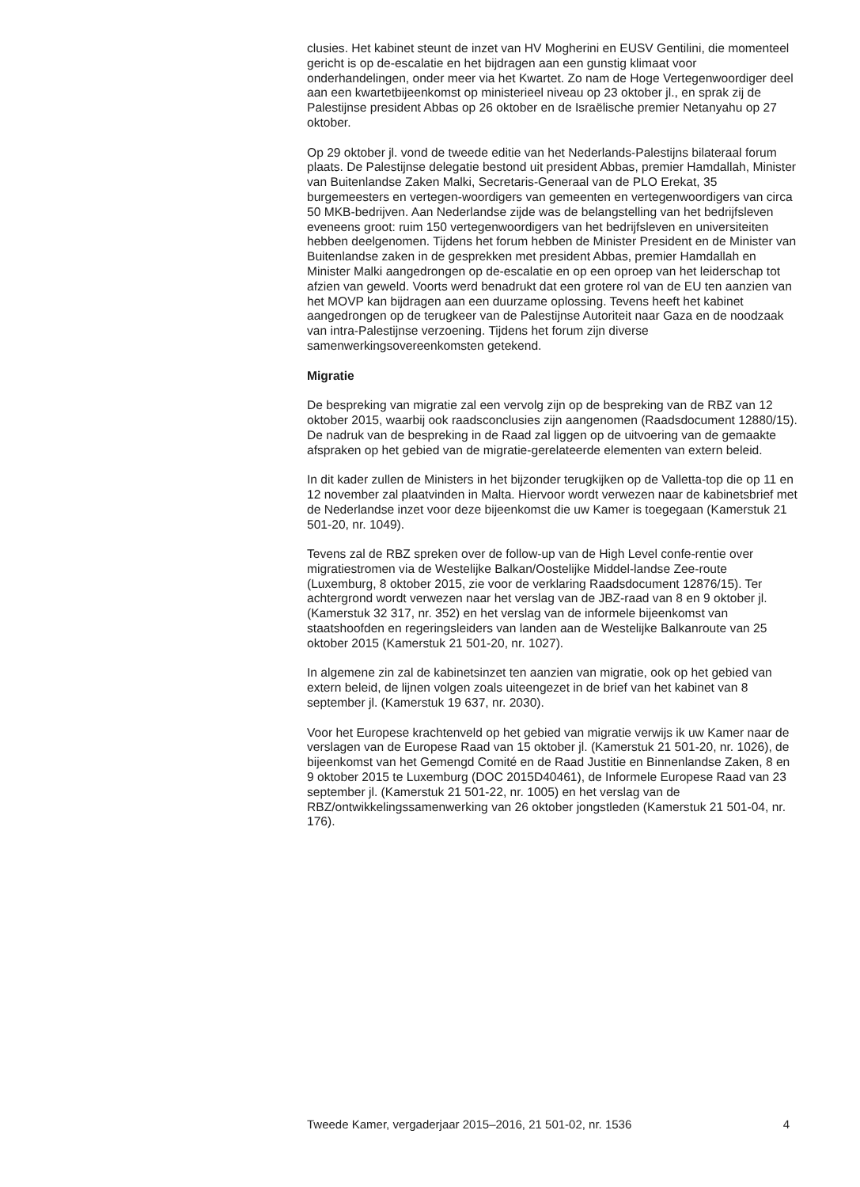clusies. Het kabinet steunt de inzet van HV Mogherini en EUSV Gentilini, die momenteel gericht is op de-escalatie en het bijdragen aan een gunstig klimaat voor onderhandelingen, onder meer via het Kwartet. Zo nam de Hoge Vertegenwoordiger deel aan een kwartetbijeenkomst op ministerieel niveau op 23 oktober jl., en sprak zij de Palestijnse president Abbas op 26 oktober en de Israëlische premier Netanyahu op 27 oktober.
Op 29 oktober jl. vond de tweede editie van het Nederlands-Palestijns bilateraal forum plaats. De Palestijnse delegatie bestond uit president Abbas, premier Hamdallah, Minister van Buitenlandse Zaken Malki, Secretaris-Generaal van de PLO Erekat, 35 burgemeesters en vertegen-woordigers van gemeenten en vertegenwoordigers van circa 50 MKB-bedrijven. Aan Nederlandse zijde was de belangstelling van het bedrijfsleven eveneens groot: ruim 150 vertegenwoordigers van het bedrijfsleven en universiteiten hebben deelgenomen. Tijdens het forum hebben de Minister President en de Minister van Buitenlandse zaken in de gesprekken met president Abbas, premier Hamdallah en Minister Malki aangedrongen op de-escalatie en op een oproep van het leiderschap tot afzien van geweld. Voorts werd benadrukt dat een grotere rol van de EU ten aanzien van het MOVP kan bijdragen aan een duurzame oplossing. Tevens heeft het kabinet aangedrongen op de terugkeer van de Palestijnse Autoriteit naar Gaza en de noodzaak van intra-Palestijnse verzoening. Tijdens het forum zijn diverse samenwerkingsovereenkomsten getekend.
Migratie
De bespreking van migratie zal een vervolg zijn op de bespreking van de RBZ van 12 oktober 2015, waarbij ook raadsconclusies zijn aangenomen (Raadsdocument 12880/15). De nadruk van de bespreking in de Raad zal liggen op de uitvoering van de gemaakte afspraken op het gebied van de migratie-gerelateerde elementen van extern beleid.
In dit kader zullen de Ministers in het bijzonder terugkijken op de Valletta-top die op 11 en 12 november zal plaatvinden in Malta. Hiervoor wordt verwezen naar de kabinetsbrief met de Nederlandse inzet voor deze bijeenkomst die uw Kamer is toegegaan (Kamerstuk 21 501-20, nr. 1049).
Tevens zal de RBZ spreken over de follow-up van de High Level confe-rentie over migratiestromen via de Westelijke Balkan/Oostelijke Middel-landse Zee-route (Luxemburg, 8 oktober 2015, zie voor de verklaring Raadsdocument 12876/15). Ter achtergrond wordt verwezen naar het verslag van de JBZ-raad van 8 en 9 oktober jl. (Kamerstuk 32 317, nr. 352) en het verslag van de informele bijeenkomst van staatshoofden en regeringsleiders van landen aan de Westelijke Balkanroute van 25 oktober 2015 (Kamerstuk 21 501-20, nr. 1027).
In algemene zin zal de kabinetsinzet ten aanzien van migratie, ook op het gebied van extern beleid, de lijnen volgen zoals uiteengezet in de brief van het kabinet van 8 september jl. (Kamerstuk 19 637, nr. 2030).
Voor het Europese krachtenveld op het gebied van migratie verwijs ik uw Kamer naar de verslagen van de Europese Raad van 15 oktober jl. (Kamerstuk 21 501-20, nr. 1026), de bijeenkomst van het Gemengd Comité en de Raad Justitie en Binnenlandse Zaken, 8 en 9 oktober 2015 te Luxemburg (DOC 2015D40461), de Informele Europese Raad van 23 september jl. (Kamerstuk 21 501-22, nr. 1005) en het verslag van de RBZ/ontwikkelingssamenwerking van 26 oktober jongstleden (Kamerstuk 21 501-04, nr. 176).
Tweede Kamer, vergaderjaar 2015–2016, 21 501-02, nr. 1536 4